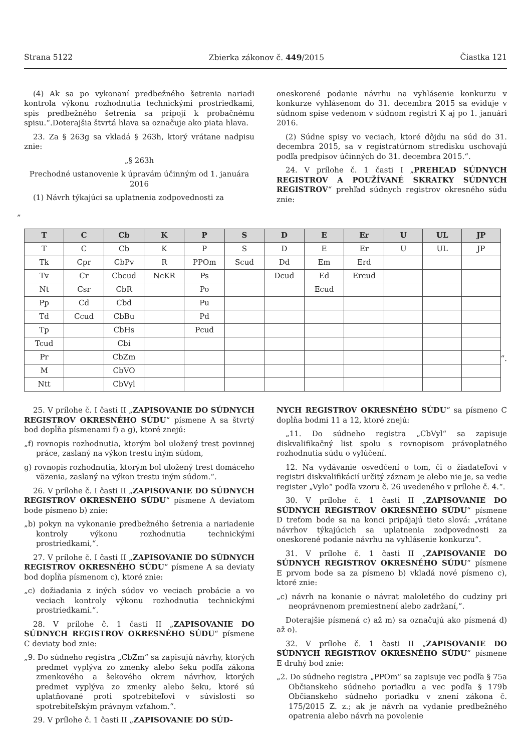Strana 5122 Zbierka zákonov č. 449/2015 Čiastka 121
(4) Ak sa po vykonaní predbežného šetrenia nariadi kontrola výkonu rozhodnutia technickými prostriedkami, spis predbežného šetrenia sa pripojí k probačnému spisu.“.Doterajšia štvrtá hlava sa označuje ako piata hlava.
23. Za § 263g sa vkladá § 263h, ktorý vrátane nadpisu znie:
„§ 263h
Prechodné ustanovenie k úpravám účinným od 1. januára 2016
(1) Návrh týkajúci sa uplatnenia zodpovednosti za
oneskorené podanie návrhu na vyhlásenie konkurzu v konkurze vyhlásenom do 31. decembra 2015 sa eviduje v súdnom spise vedenom v súdnom registri K aj po 1. januári 2016.
(2) Súdne spisy vo veciach, ktoré dôjdu na súd do 31. decembra 2015, sa v registratúrnom stredisku uschovajú podľa predpisov účinných do 31. decembra 2015.“.
24. V prílohe č. 1 časti I „PREHĽAD SÚDNYCH REGISTROV A POUŽÍVANÉ SKRATKY SÚDNYCH REGISTROV“ prehľad súdnych registrov okresného súdu znie:
„
| T | C | Cb | K | P | S | D | E | Er | U | UL | JP |
| --- | --- | --- | --- | --- | --- | --- | --- | --- | --- | --- | --- |
| T | C | Cb | K | P | S | D | E | Er | U | UL | JP |
| Tk | Cpr | CbPv | R | PPOm | Scud | Dd | Em | Erd | | | |
| Tv | Cr | Cbcud | NcKR | Ps | | Dcud | Ed | Ercud | | | |
| Nt | Csr | CbR | | Po | | | Ecud | | | | |
| Pp | Cd | Cbd | | Pu | | | | | | | |
| Td | Ccud | CbBu | | Pd | | | | | | | |
| Tp | | CbHs | | Pcud | | | | | | | |
| Tcud | | Cbi | | | | | | | | | |
| Pr | | CbZm | | | | | | | | | |
| M | | CbVO | | | | | | | | | |
| Ntt | | CbVyl | | | | | | | | | |
“.
25. V prílohe č. I časti II „ZAPISOVANIE DO SÚDNYCH REGISTROV OKRESNÉHO SÚDU“ písmene A sa štvrtý bod dopĺňa písmenami f) a g), ktoré znejú:
„f) rovnopis rozhodnutia, ktorým bol uložený trest povinnej práce, zaslaný na výkon trestu iným súdom,
g) rovnopis rozhodnutia, ktorým bol uložený trest domáceho väzenia, zaslaný na výkon trestu iným súdom.“.
26. V prílohe č. I časti II „ZAPISOVANIE DO SÚDNYCH REGISTROV OKRESNÉHO SÚDU“ písmene A deviatom bode písmeno b) znie:
„b) pokyn na vykonanie predbežného šetrenia a nariadenie kontroly výkonu rozhodnutia technickými prostriedkami,“.
27. V prílohe č. I časti II „ZAPISOVANIE DO SÚDNYCH REGISTROV OKRESNÉHO SÚDU“ písmene A sa deviaty bod dopĺňa písmenom c), ktoré znie:
„c) dožiadania z iných súdov vo veciach probácie a vo veciach kontroly výkonu rozhodnutia technickými prostriedkami.“.
28. V prílohe č. 1 časti II „ZAPISOVANIE DO SÚDNYCH REGISTROV OKRESNÉHO SÚDU“ písmene C deviaty bod znie:
„9. Do súdneho registra „CbZm“ sa zapisujú návrhy, ktorých predmet vyplýva zo zmenky alebo šeku podľa zákona zmenkového a šekového okrem návrhov, ktorých predmet vyplýva zo zmenky alebo šeku, ktoré sú uplatňované proti spotrebiteľovi v súvislosti so spotrebiteľským právnym vzťahom.“.
29. V prílohe č. 1 časti II „ZAPISOVANIE DO SÚD-
NYCH REGISTROV OKRESNÉHO SÚDU“ sa písmeno C dopĺňa bodmi 11 a 12, ktoré znejú:
„11. Do súdneho registra „CbVyl“ sa zapisuje diskvalifikačný list spolu s rovnopisom právoplatného rozhodnutia súdu o vylúčení.
12. Na vydávanie osvedčení o tom, či o žiadateľovi v registri diskvalifikácií určitý záznam je alebo nie je, sa vedie register „Vylo“ podľa vzoru č. 26 uvedeného v prílohe č. 4.“.
30. V prílohe č. 1 časti II „ZAPISOVANIE DO SÚDNYCH REGISTROV OKRESNÉHO SÚDU“ písmene D treťom bode sa na konci pripájajú tieto slová: „vrátane návrhov týkajúcich sa uplatnenia zodpovednosti za oneskorené podanie návrhu na vyhlásenie konkurzu“.
31. V prílohe č. 1 časti II „ZAPISOVANIE DO SÚDNYCH REGISTROV OKRESNÉHO SÚDU“ písmene E prvom bode sa za písmeno b) vkladá nové písmeno c), ktoré znie:
„c) návrh na konanie o návrat maloletého do cudziny pri neoprávnenom premiestnení alebo zadržaní,“.
Doterajšie písmená c) až m) sa označujú ako písmená d) až o).
32. V prílohe č. 1 časti II „ZAPISOVANIE DO SÚDNYCH REGISTROV OKRESNÉHO SÚDU“ písmene E druhý bod znie:
„2. Do súdneho registra „PPOm“ sa zapisuje vec podľa § 75a Občianskeho súdneho poriadku a vec podľa § 179b Občianskeho súdneho poriadku v znení zákona č. 175/2015 Z. z.; ak je návrh na vydanie predbežného opatrenia alebo návrh na povolenie